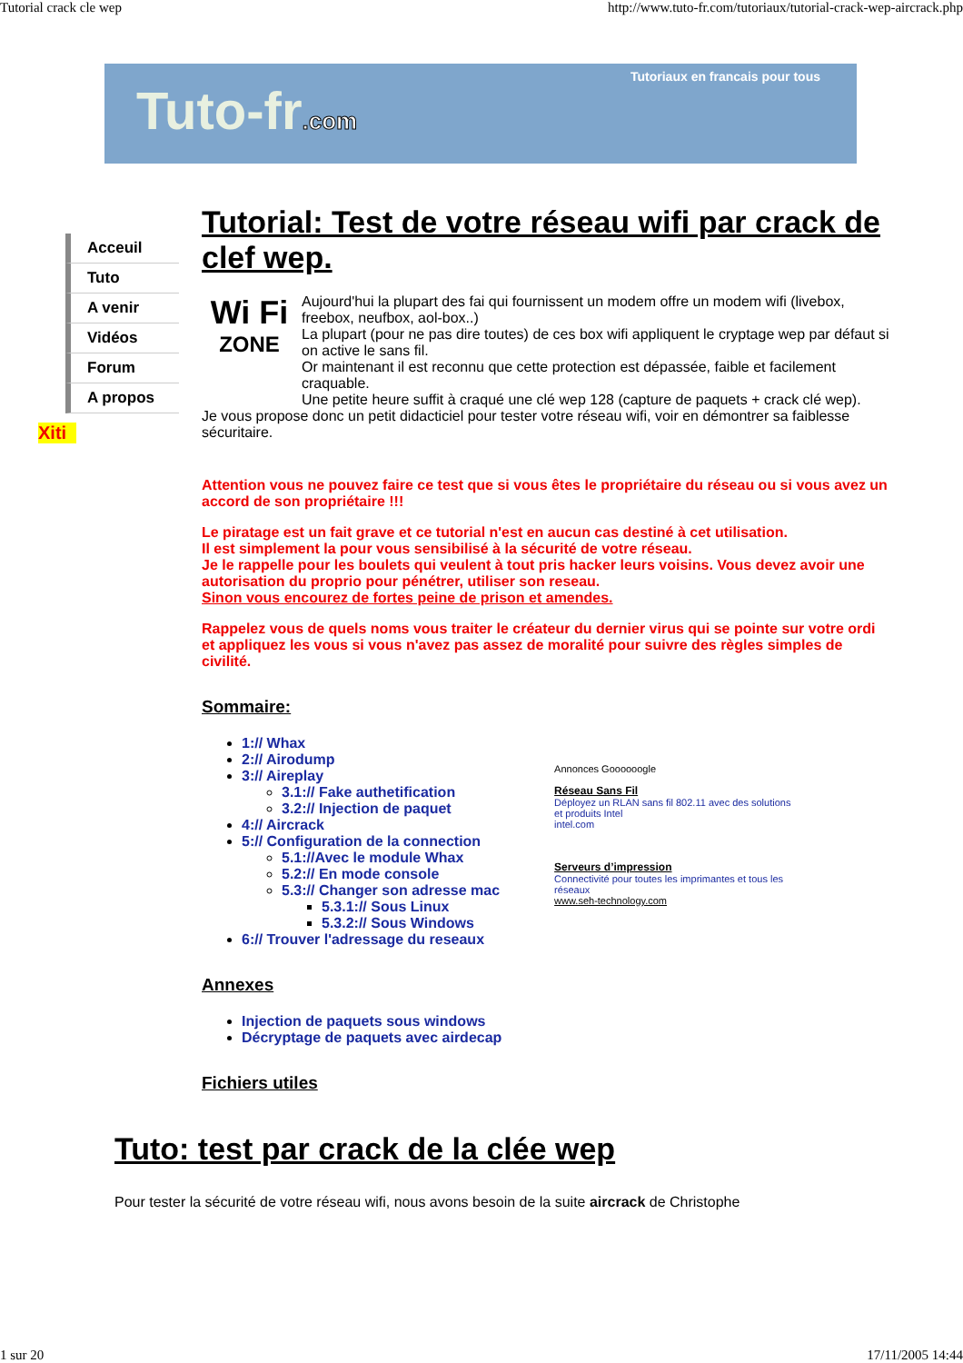Tutorial crack cle wep http://www.tuto-fr.com/tutoriaux/tutorial-crack-wep-aircrack.php
Tuto-fr.com
Tutoriaux en francais pour tous
Acceuil
Tuto
A venir
Vidéos
Forum
A propos
Xiti
Tutorial: Test de votre réseau wifi par crack de clef wep.
Wi Fi
ZONE
Aujourd'hui la plupart des fai qui fournissent un modem offre un modem wifi (livebox, freebox, neufbox, aol-box..)
La plupart (pour ne pas dire toutes) de ces box wifi appliquent le cryptage wep par défaut si on active le sans fil.
Or maintenant il est reconnu que cette protection est dépassée, faible et facilement craquable.
Une petite heure suffit à craqué une clé wep 128 (capture de paquets + crack clé wep).
Je vous propose donc un petit didacticiel pour tester votre réseau wifi, voir en démontrer sa faiblesse sécuritaire.
Attention vous ne pouvez faire ce test que si vous êtes le propriétaire du réseau ou si vous avez un accord de son propriétaire !!!
Le piratage est un fait grave et ce tutorial n'est en aucun cas destiné à cet utilisation.
Il est simplement la pour vous sensibilisé à la sécurité de votre réseau.
Je le rappelle pour les boulets qui veulent à tout pris hacker leurs voisins. Vous devez avoir une autorisation du proprio pour pénétrer, utiliser son reseau.
Sinon vous encourez de fortes peine de prison et amendes.
Rappelez vous de quels noms vous traiter le créateur du dernier virus qui se pointe sur votre ordi et appliquez les vous si vous n'avez pas assez de moralité pour suivre des règles simples de civilité.
Sommaire:
1:// Whax
2:// Airodump
3:// Aireplay
3.1:// Fake authetification
3.2:// Injection de paquet
4:// Aircrack
5:// Configuration de la connection
5.1://Avec le module Whax
5.2:// En mode console
5.3:// Changer son adresse mac
5.3.1:// Sous Linux
5.3.2:// Sous Windows
6:// Trouver l'adressage du reseaux
Annonces Goooooogle
Réseau Sans Fil
Déployez un RLAN sans fil 802.11 avec des solutions et produits Intel
intel.com
Serveurs d’impression
Connectivité pour toutes les imprimantes et tous les réseaux
www.seh-technology.com
Annexes
Injection de paquets sous windows
Décryptage de paquets avec airdecap
Fichiers utiles
Tuto: test par crack de la clée wep
Pour tester la sécurité de votre réseau wifi, nous avons besoin de la suite aircrack de Christophe
1 sur 20 17/11/2005 14:44